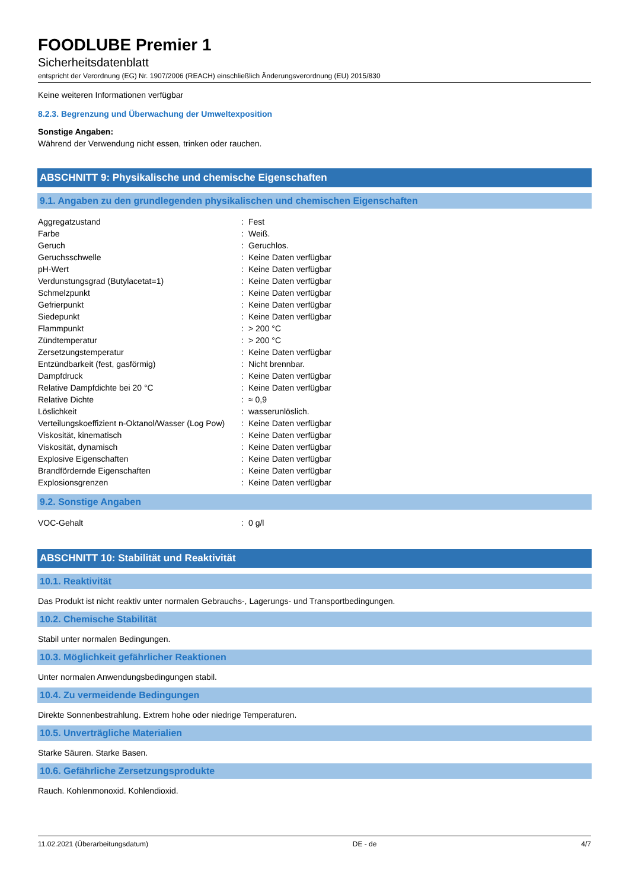FOODLUBE Premier 1
Sicherheitsdatenblatt
entspricht der Verordnung (EG) Nr. 1907/2006 (REACH) einschließlich Änderungsverordnung (EU) 2015/830
Keine weiteren Informationen verfügbar
8.2.3. Begrenzung und Überwachung der Umweltexposition
Sonstige Angaben:
Während der Verwendung nicht essen, trinken oder rauchen.
ABSCHNITT 9: Physikalische und chemische Eigenschaften
9.1. Angaben zu den grundlegenden physikalischen und chemischen Eigenschaften
| Aggregatzustand | : | Fest |
| Farbe | : | Weiß. |
| Geruch | : | Geruchlos. |
| Geruchsschwelle | : | Keine Daten verfügbar |
| pH-Wert | : | Keine Daten verfügbar |
| Verdunstungsgrad (Butylacetat=1) | : | Keine Daten verfügbar |
| Schmelzpunkt | : | Keine Daten verfügbar |
| Gefrierpunkt | : | Keine Daten verfügbar |
| Siedepunkt | : | Keine Daten verfügbar |
| Flammpunkt | : | > 200 °C |
| Zündtemperatur | : | > 200 °C |
| Zersetzungstemperatur | : | Keine Daten verfügbar |
| Entzündbarkeit (fest, gasförmig) | : | Nicht brennbar. |
| Dampfdruck | : | Keine Daten verfügbar |
| Relative Dampfdichte bei 20 °C | : | Keine Daten verfügbar |
| Relative Dichte | : | ≈ 0,9 |
| Löslichkeit | : | wasserunlöslich. |
| Verteilungskoeffizient n-Oktanol/Wasser (Log Pow) | : | Keine Daten verfügbar |
| Viskosität, kinematisch | : | Keine Daten verfügbar |
| Viskosität, dynamisch | : | Keine Daten verfügbar |
| Explosive Eigenschaften | : | Keine Daten verfügbar |
| Brandfördernde Eigenschaften | : | Keine Daten verfügbar |
| Explosionsgrenzen | : | Keine Daten verfügbar |
9.2. Sonstige Angaben
| VOC-Gehalt | : | 0 g/l |
ABSCHNITT 10: Stabilität und Reaktivität
10.1. Reaktivität
Das Produkt ist nicht reaktiv unter normalen Gebrauchs-, Lagerungs- und Transportbedingungen.
10.2. Chemische Stabilität
Stabil unter normalen Bedingungen.
10.3. Möglichkeit gefährlicher Reaktionen
Unter normalen Anwendungsbedingungen stabil.
10.4. Zu vermeidende Bedingungen
Direkte Sonnenbestrahlung. Extrem hohe oder niedrige Temperaturen.
10.5. Unverträgliche Materialien
Starke Säuren. Starke Basen.
10.6. Gefährliche Zersetzungsprodukte
Rauch. Kohlenmonoxid. Kohlendioxid.
11.02.2021 (Überarbeitungsdatum) DE - de 4/7